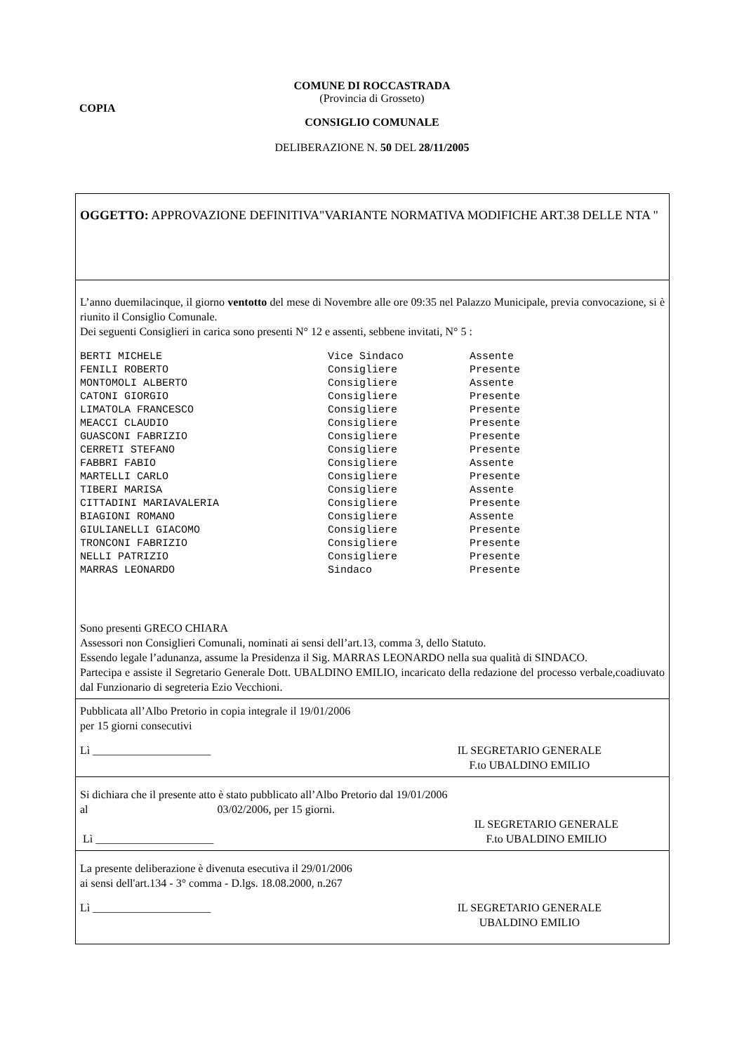COMUNE DI ROCCASTRADA
(Provincia di Grosseto)
COPIA
CONSIGLIO COMUNALE
DELIBERAZIONE N. 50 DEL 28/11/2005
OGGETTO: APPROVAZIONE DEFINITIVA"VARIANTE NORMATIVA MODIFICHE ART.38 DELLE NTA "
L’anno duemilacinque, il giorno ventotto del mese di Novembre alle ore 09:35 nel Palazzo Municipale, previa convocazione, si è riunito il Consiglio Comunale.
Dei seguenti Consiglieri in carica sono presenti N° 12 e assenti, sebbene invitati, N° 5 :
| BERTI MICHELE | Vice Sindaco | Assente |
| FENILI ROBERTO | Consigliere | Presente |
| MONTOMOLI ALBERTO | Consigliere | Assente |
| CATONI GIORGIO | Consigliere | Presente |
| LIMATOLA FRANCESCO | Consigliere | Presente |
| MEACCI CLAUDIO | Consigliere | Presente |
| GUASCONI FABRIZIO | Consigliere | Presente |
| CERRETI STEFANO | Consigliere | Presente |
| FABBRI FABIO | Consigliere | Assente |
| MARTELLI CARLO | Consigliere | Presente |
| TIBERI MARISA | Consigliere | Assente |
| CITTADINI MARIAVALERIA | Consigliere | Presente |
| BIAGIONI ROMANO | Consigliere | Assente |
| GIULIANELLI GIACOMO | Consigliere | Presente |
| TRONCONI FABRIZIO | Consigliere | Presente |
| NELLI PATRIZIO | Consigliere | Presente |
| MARRAS LEONARDO | Sindaco | Presente |
Sono presenti GRECO CHIARA
Assessori non Consiglieri Comunali, nominati ai sensi dell’art.13, comma 3, dello Statuto.
Essendo legale l’adunanza, assume la Presidenza il Sig. MARRAS LEONARDO nella sua qualità di SINDACO.
Partecipa e assiste il Segretario Generale Dott. UBALDINO EMILIO, incaricato della redazione del processo verbale,coadiuvato dal Funzionario di segreteria Ezio Vecchioni.
Pubblicata all’Albo Pretorio in copia integrale il 19/01/2006
per 15 giorni consecutivi
Lì _____________________ IL SEGRETARIO GENERALE
F.to UBALDINO EMILIO
Si dichiara che il presente atto è stato pubblicato all’Albo Pretorio dal 19/01/2006
al 03/02/2006, per 15 giorni.
Lì _____________________ IL SEGRETARIO GENERALE
F.to UBALDINO EMILIO
La presente deliberazione è divenuta esecutiva il 29/01/2006
ai sensi dell'art.134 - 3° comma - D.lgs. 18.08.2000, n.267
Lì _____________________ IL SEGRETARIO GENERALE
UBALDINO EMILIO